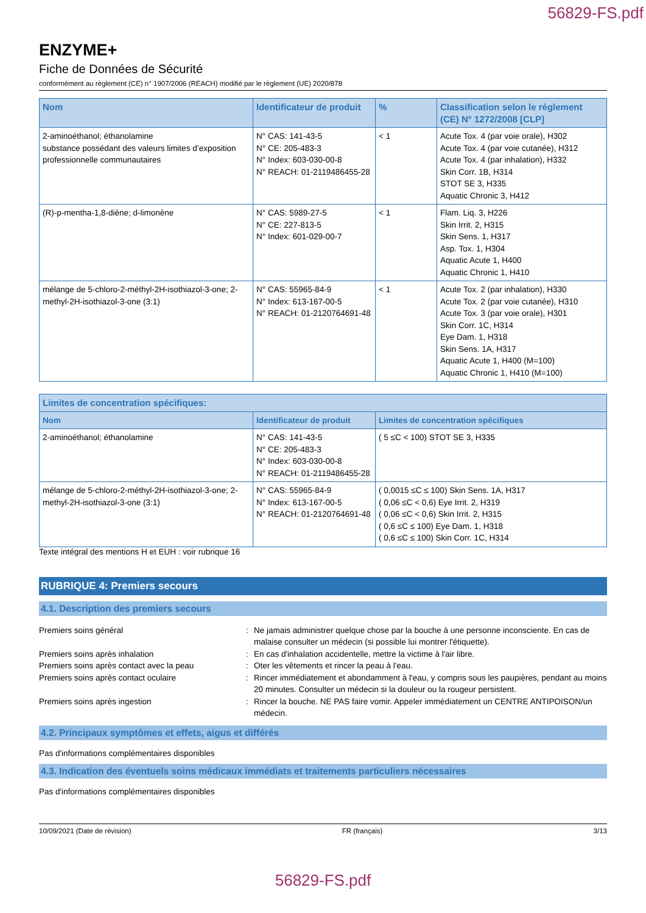56829-FS.pdf
ENZYME+
Fiche de Données de Sécurité
conformément au règlement (CE) n° 1907/2006 (REACH) modifié par le règlement (UE) 2020/878
| Nom | Identificateur de produit | % | Classification selon le règlement (CE) N° 1272/2008 [CLP] |
| --- | --- | --- | --- |
| 2-aminoéthanol; éthanolamine substance possédant des valeurs limites d’exposition professionnelle communautaires | N° CAS: 141-43-5 N° CE: 205-483-3 N° Index: 603-030-00-8 N° REACH: 01-2119486455-28 | < 1 | Acute Tox. 4 (par voie orale), H302 Acute Tox. 4 (par voie cutanée), H312 Acute Tox. 4 (par inhalation), H332 Skin Corr. 1B, H314 STOT SE 3, H335 Aquatic Chronic 3, H412 |
| (R)-p-mentha-1,8-diène; d-limonène | N° CAS: 5989-27-5 N° CE: 227-813-5 N° Index: 601-029-00-7 | < 1 | Flam. Liq. 3, H226 Skin Irrit. 2, H315 Skin Sens. 1, H317 Asp. Tox. 1, H304 Aquatic Acute 1, H400 Aquatic Chronic 1, H410 |
| mélange de 5-chloro-2-méthyl-2H-isothiazol-3-one; 2-methyl-2H-isothiazol-3-one (3:1) | N° CAS: 55965-84-9 N° Index: 613-167-00-5 N° REACH: 01-2120764691-48 | < 1 | Acute Tox. 2 (par inhalation), H330 Acute Tox. 2 (par voie cutanée), H310 Acute Tox. 3 (par voie orale), H301 Skin Corr. 1C, H314 Eye Dam. 1, H318 Skin Sens. 1A, H317 Aquatic Acute 1, H400 (M=100) Aquatic Chronic 1, H410 (M=100) |
| Limites de concentration spécifiques: | | |
| --- | --- | --- |
| Nom | Identificateur de produit | Limites de concentration spécifiques |
| 2-aminoéthanol; éthanolamine | N° CAS: 141-43-5 N° CE: 205-483-3 N° Index: 603-030-00-8 N° REACH: 01-2119486455-28 | ( 5 ≤C < 100) STOT SE 3, H335 |
| mélange de 5-chloro-2-méthyl-2H-isothiazol-3-one; 2-methyl-2H-isothiazol-3-one (3:1) | N° CAS: 55965-84-9 N° Index: 613-167-00-5 N° REACH: 01-2120764691-48 | ( 0,0015 ≤C ≤ 100) Skin Sens. 1A, H317 ( 0,06 ≤C < 0,6) Eye Irrit. 2, H319 ( 0,06 ≤C < 0,6) Skin Irrit. 2, H315 ( 0,6 ≤C ≤ 100) Eye Dam. 1, H318 ( 0,6 ≤C ≤ 100) Skin Corr. 1C, H314 |
Texte intégral des mentions H et EUH : voir rubrique 16
RUBRIQUE 4: Premiers secours
4.1. Description des premiers secours
Premiers soins général : Ne jamais administrer quelque chose par la bouche à une personne inconsciente. En cas de malaise consulter un médecin (si possible lui montrer l'étiquette).
Premiers soins après inhalation : En cas d'inhalation accidentelle, mettre la victime à l'air libre.
Premiers soins après contact avec la peau : Oter les vêtements et rincer la peau à l'eau.
Premiers soins après contact oculaire : Rincer immédiatement et abondamment à l'eau, y compris sous les paupières, pendant au moins 20 minutes. Consulter un médecin si la douleur ou la rougeur persistent.
Premiers soins après ingestion : Rincer la bouche. NE PAS faire vomir. Appeler immédiatement un CENTRE ANTIPOISON/un médecin.
4.2. Principaux symptômes et effets, aigus et différés
Pas d'informations complémentaires disponibles
4.3. Indication des éventuels soins médicaux immédiats et traitements particuliers nécessaires
Pas d'informations complémentaires disponibles
10/09/2021 (Date de révision) FR (français) 3/13
56829-FS.pdf